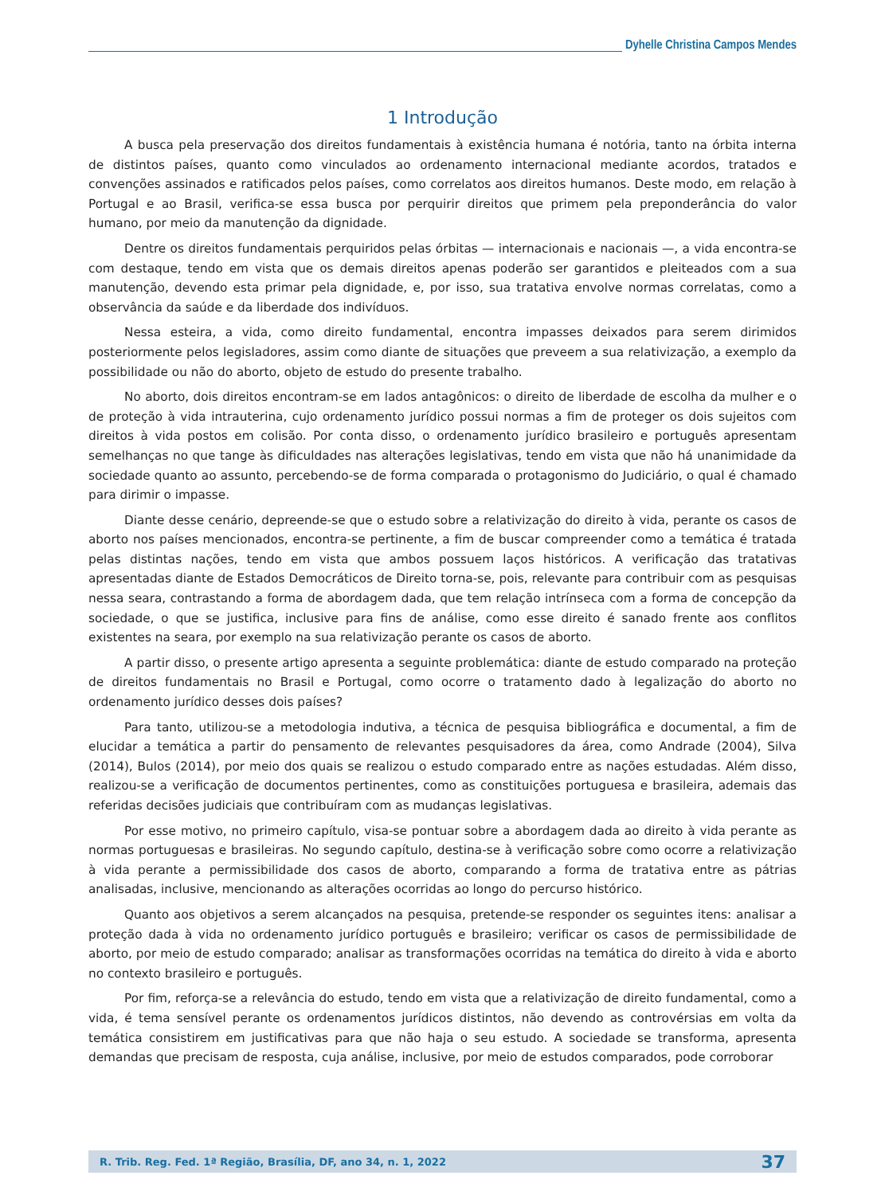Dyhelle Christina Campos Mendes
1 Introdução
A busca pela preservação dos direitos fundamentais à existência humana é notória, tanto na órbita interna de distintos países, quanto como vinculados ao ordenamento internacional mediante acordos, tratados e convenções assinados e ratificados pelos países, como correlatos aos direitos humanos. Deste modo, em relação à Portugal e ao Brasil, verifica-se essa busca por perquirir direitos que primem pela preponderância do valor humano, por meio da manutenção da dignidade.
Dentre os direitos fundamentais perquiridos pelas órbitas — internacionais e nacionais —, a vida encontra-se com destaque, tendo em vista que os demais direitos apenas poderão ser garantidos e pleiteados com a sua manutenção, devendo esta primar pela dignidade, e, por isso, sua tratativa envolve normas correlatas, como a observância da saúde e da liberdade dos indivíduos.
Nessa esteira, a vida, como direito fundamental, encontra impasses deixados para serem dirimidos posteriormente pelos legisladores, assim como diante de situações que preveem a sua relativização, a exemplo da possibilidade ou não do aborto, objeto de estudo do presente trabalho.
No aborto, dois direitos encontram-se em lados antagônicos: o direito de liberdade de escolha da mulher e o de proteção à vida intrauterina, cujo ordenamento jurídico possui normas a fim de proteger os dois sujeitos com direitos à vida postos em colisão. Por conta disso, o ordenamento jurídico brasileiro e português apresentam semelhanças no que tange às dificuldades nas alterações legislativas, tendo em vista que não há unanimidade da sociedade quanto ao assunto, percebendo-se de forma comparada o protagonismo do Judiciário, o qual é chamado para dirimir o impasse.
Diante desse cenário, depreende-se que o estudo sobre a relativização do direito à vida, perante os casos de aborto nos países mencionados, encontra-se pertinente, a fim de buscar compreender como a temática é tratada pelas distintas nações, tendo em vista que ambos possuem laços históricos. A verificação das tratativas apresentadas diante de Estados Democráticos de Direito torna-se, pois, relevante para contribuir com as pesquisas nessa seara, contrastando a forma de abordagem dada, que tem relação intrínseca com a forma de concepção da sociedade, o que se justifica, inclusive para fins de análise, como esse direito é sanado frente aos conflitos existentes na seara, por exemplo na sua relativização perante os casos de aborto.
A partir disso, o presente artigo apresenta a seguinte problemática: diante de estudo comparado na proteção de direitos fundamentais no Brasil e Portugal, como ocorre o tratamento dado à legalização do aborto no ordenamento jurídico desses dois países?
Para tanto, utilizou-se a metodologia indutiva, a técnica de pesquisa bibliográfica e documental, a fim de elucidar a temática a partir do pensamento de relevantes pesquisadores da área, como Andrade (2004), Silva (2014), Bulos (2014), por meio dos quais se realizou o estudo comparado entre as nações estudadas. Além disso, realizou-se a verificação de documentos pertinentes, como as constituições portuguesa e brasileira, ademais das referidas decisões judiciais que contribuíram com as mudanças legislativas.
Por esse motivo, no primeiro capítulo, visa-se pontuar sobre a abordagem dada ao direito à vida perante as normas portuguesas e brasileiras. No segundo capítulo, destina-se à verificação sobre como ocorre a relativização à vida perante a permissibilidade dos casos de aborto, comparando a forma de tratativa entre as pátrias analisadas, inclusive, mencionando as alterações ocorridas ao longo do percurso histórico.
Quanto aos objetivos a serem alcançados na pesquisa, pretende-se responder os seguintes itens: analisar a proteção dada à vida no ordenamento jurídico português e brasileiro; verificar os casos de permissibilidade de aborto, por meio de estudo comparado; analisar as transformações ocorridas na temática do direito à vida e aborto no contexto brasileiro e português.
Por fim, reforça-se a relevância do estudo, tendo em vista que a relativização de direito fundamental, como a vida, é tema sensível perante os ordenamentos jurídicos distintos, não devendo as controvérsias em volta da temática consistirem em justificativas para que não haja o seu estudo. A sociedade se transforma, apresenta demandas que precisam de resposta, cuja análise, inclusive, por meio de estudos comparados, pode corroborar
R. Trib. Reg. Fed. 1ª Região, Brasília, DF, ano 34, n. 1, 2022 37